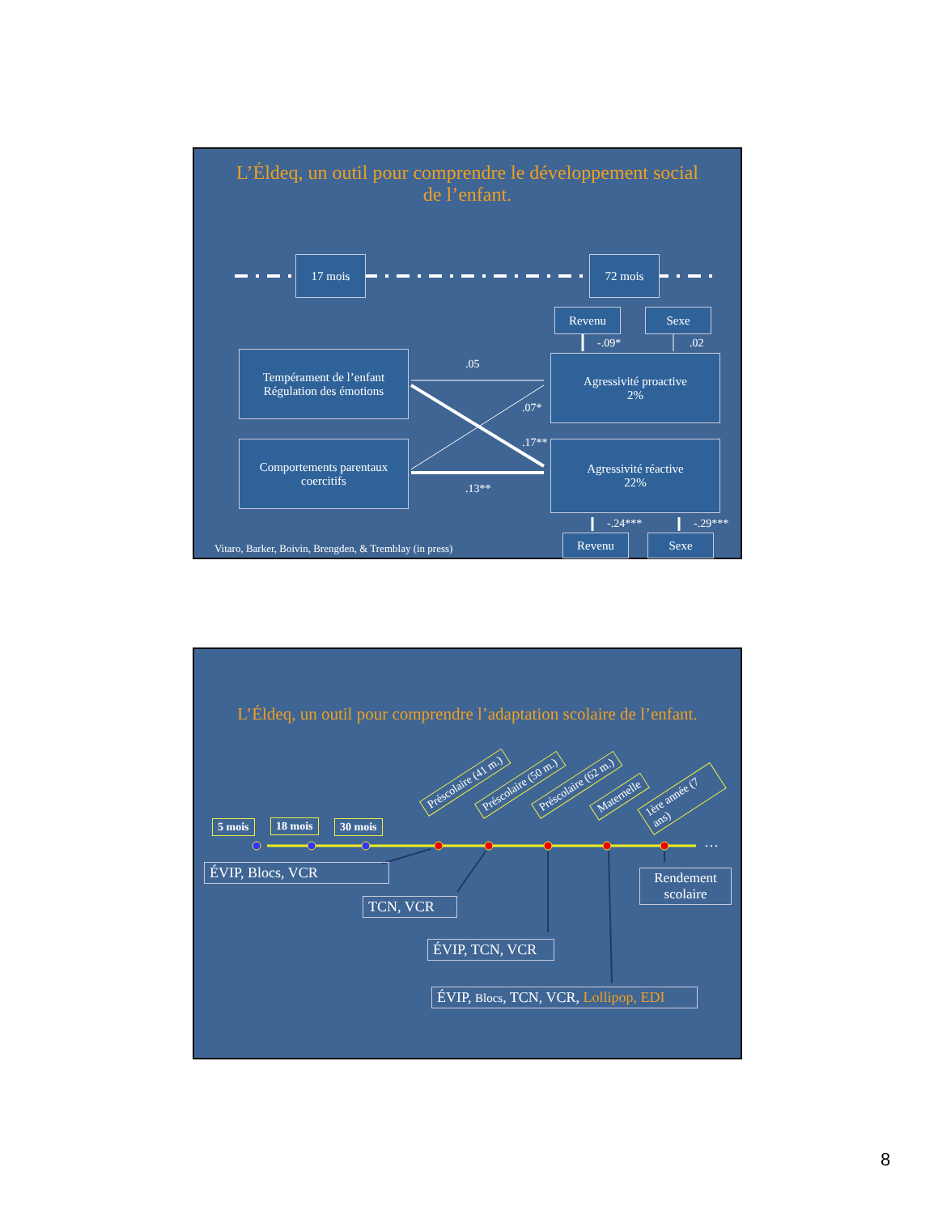L’Éldeq, un outil pour comprendre le développement social
de l’enfant.
17 mois 72 mois
Revenu Sexe
-.09* .02
Tempérament de l’enfant
Régulation des émotions
.05
Agressivité proactive
2%
.07*
.17**
Comportements parentaux coercitifs
Agressivité réactive
22%
.13**
-.24*** -.29***
Vitaro, Barker, Boivin, Brengden, & Tremblay (in press)
Revenu Sexe
L’Éldeq, un outil pour comprendre l’adaptation scolaire de l’enfant.
…
5 mois 18 mois 30 mois
Préscolaire (41 m.) Préscolaire (50 m.) Préscolaire (62 m.) Maternelle 1ère année (7 ans)
ÉVIP, Blocs, VCR
Rendement scolaire
TCN, VCR
ÉVIP, TCN, VCR
ÉVIP, Blocs, TCN, VCR, Lollipop, EDI
8